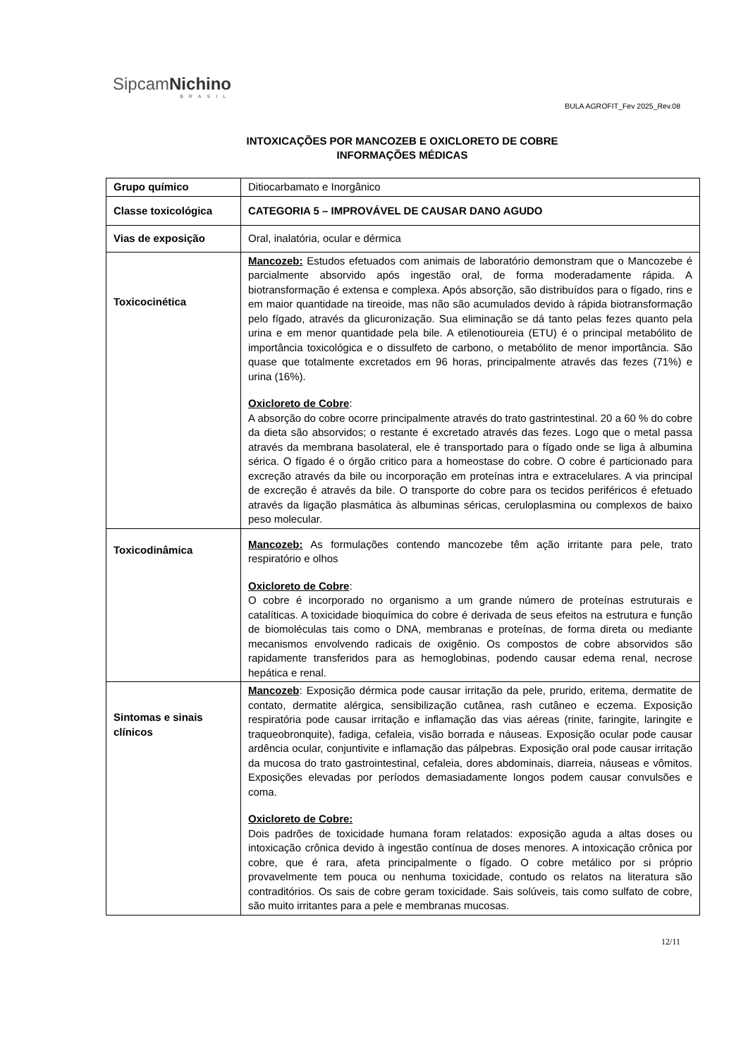Sipcam Nichino
BRASIL
BULA AGROFIT_Fev 2025_Rev.08
INTOXICAÇÕES POR MANCOZEB E OXICLORETO DE COBRE
INFORMAÇÕES MÉDICAS
| Grupo químico | Ditiocarbamato e Inorgânico |
| Classe toxicológica | CATEGORIA 5 – IMPROVÁVEL DE CAUSAR DANO AGUDO |
| Vias de exposição | Oral, inalatória, ocular e dérmica |
| Toxicocinética | Mancozeb: Estudos efetuados com animais de laboratório demonstram que o Mancozebe é parcialmente absorvido após ingestão oral, de forma moderadamente rápida. A biotransformação é extensa e complexa. Após absorção, são distribuídos para o fígado, rins e em maior quantidade na tireoide, mas não são acumulados devido à rápida biotransformação pelo fígado, através da glicuronização. Sua eliminação se dá tanto pelas fezes quanto pela urina e em menor quantidade pela bile. A etilenotioureia (ETU) é o principal metabólito de importância toxicológica e o dissulfeto de carbono, o metabólito de menor importância. São quase que totalmente excretados em 96 horas, principalmente através das fezes (71%) e urina (16%). Oxicloreto de Cobre : A absorção do cobre ocorre principalmente através do trato gastrintestinal. 20 a 60 % do cobre da dieta são absorvidos; o restante é excretado através das fezes. Logo que o metal passa através da membrana basolateral, ele é transportado para o fígado onde se liga à albumina sérica. O fígado é o órgão critico para a homeostase do cobre. O cobre é particionado para excreção através da bile ou incorporação em proteínas intra e extracelulares. A via principal de excreção é através da bile. O transporte do cobre para os tecidos periféricos é efetuado através da ligação plasmática às albuminas séricas, ceruloplasmina ou complexos de baixo peso molecular. |
| Toxicodinâmica | Mancozeb: As formulações contendo mancozebe têm ação irritante para pele, trato respiratório e olhos Oxicloreto de Cobre : O cobre é incorporado no organismo a um grande número de proteínas estruturais e catalíticas. A toxicidade bioquímica do cobre é derivada de seus efeitos na estrutura e função de biomoléculas tais como o DNA, membranas e proteínas, de forma direta ou mediante mecanismos envolvendo radicais de oxigênio. Os compostos de cobre absorvidos são rapidamente transferidos para as hemoglobinas, podendo causar edema renal, necrose hepática e renal. |
| Sintomas e sinais clínicos | Mancozeb : Exposição dérmica pode causar irritação da pele, prurido, eritema, dermatite de contato, dermatite alérgica, sensibilização cutânea, rash cutâneo e eczema. Exposição respiratória pode causar irritação e inflamação das vias aéreas (rinite, faringite, laringite e traqueobronquite), fadiga, cefaleia, visão borrada e náuseas. Exposição ocular pode causar ardência ocular, conjuntivite e inflamação das pálpebras. Exposição oral pode causar irritação da mucosa do trato gastrointestinal, cefaleia, dores abdominais, diarreia, náuseas e vômitos. Exposições elevadas por períodos demasiadamente longos podem causar convulsões e coma. Oxicloreto de Cobre: Dois padrões de toxicidade humana foram relatados: exposição aguda a altas doses ou intoxicação crônica devido à ingestão contínua de doses menores. A intoxicação crônica por cobre, que é rara, afeta principalmente o fígado. O cobre metálico por si próprio provavelmente tem pouca ou nenhuma toxicidade, contudo os relatos na literatura são contraditórios. Os sais de cobre geram toxicidade. Sais solúveis, tais como sulfato de cobre, são muito irritantes para a pele e membranas mucosas. |
12/11